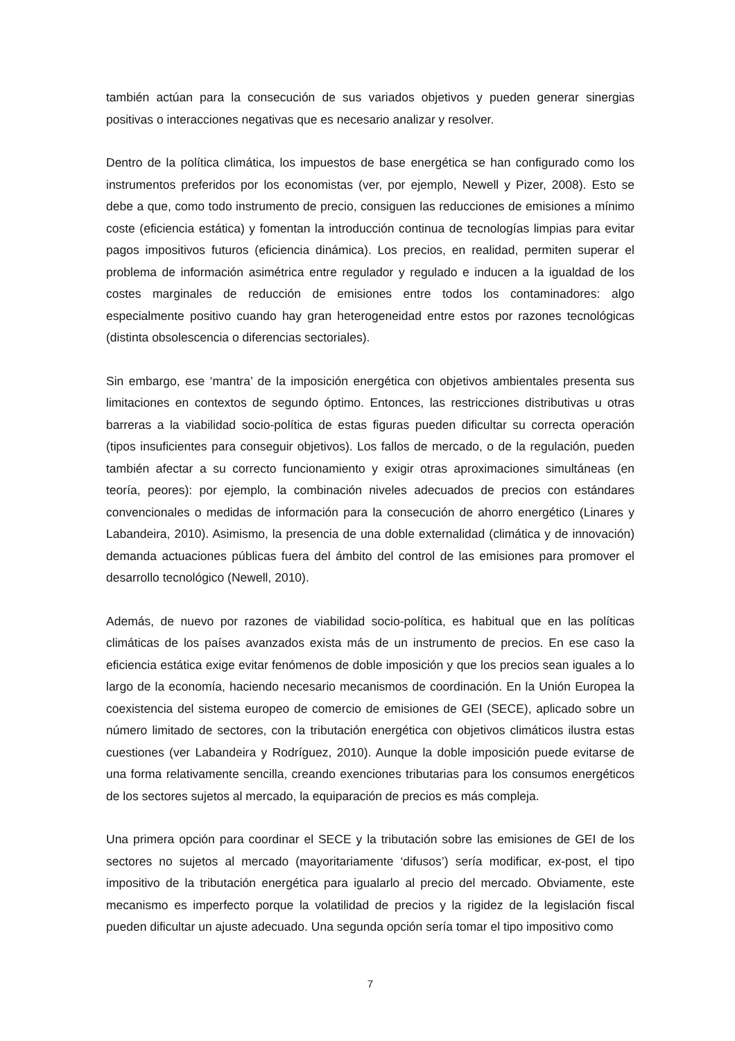también actúan para la consecución de sus variados objetivos y pueden generar sinergias positivas o interacciones negativas que es necesario analizar y resolver.
Dentro de la política climática, los impuestos de base energética se han configurado como los instrumentos preferidos por los economistas (ver, por ejemplo, Newell y Pizer, 2008). Esto se debe a que, como todo instrumento de precio, consiguen las reducciones de emisiones a mínimo coste (eficiencia estática) y fomentan la introducción continua de tecnologías limpias para evitar pagos impositivos futuros (eficiencia dinámica). Los precios, en realidad, permiten superar el problema de información asimétrica entre regulador y regulado e inducen a la igualdad de los costes marginales de reducción de emisiones entre todos los contaminadores: algo especialmente positivo cuando hay gran heterogeneidad entre estos por razones tecnológicas (distinta obsolescencia o diferencias sectoriales).
Sin embargo, ese ‘mantra’ de la imposición energética con objetivos ambientales presenta sus limitaciones en contextos de segundo óptimo. Entonces, las restricciones distributivas u otras barreras a la viabilidad socio-política de estas figuras pueden dificultar su correcta operación (tipos insuficientes para conseguir objetivos). Los fallos de mercado, o de la regulación, pueden también afectar a su correcto funcionamiento y exigir otras aproximaciones simultáneas (en teoría, peores): por ejemplo, la combinación niveles adecuados de precios con estándares convencionales o medidas de información para la consecución de ahorro energético (Linares y Labandeira, 2010). Asimismo, la presencia de una doble externalidad (climática y de innovación) demanda actuaciones públicas fuera del ámbito del control de las emisiones para promover el desarrollo tecnológico (Newell, 2010).
Además, de nuevo por razones de viabilidad socio-política, es habitual que en las políticas climáticas de los países avanzados exista más de un instrumento de precios. En ese caso la eficiencia estática exige evitar fenómenos de doble imposición y que los precios sean iguales a lo largo de la economía, haciendo necesario mecanismos de coordinación. En la Unión Europea la coexistencia del sistema europeo de comercio de emisiones de GEI (SECE), aplicado sobre un número limitado de sectores, con la tributación energética con objetivos climáticos ilustra estas cuestiones (ver Labandeira y Rodríguez, 2010). Aunque la doble imposición puede evitarse de una forma relativamente sencilla, creando exenciones tributarias para los consumos energéticos de los sectores sujetos al mercado, la equiparación de precios es más compleja.
Una primera opción para coordinar el SECE y la tributación sobre las emisiones de GEI de los sectores no sujetos al mercado (mayoritariamente ‘difusos’) sería modificar, ex-post, el tipo impositivo de la tributación energética para igualarlo al precio del mercado. Obviamente, este mecanismo es imperfecto porque la volatilidad de precios y la rigidez de la legislación fiscal pueden dificultar un ajuste adecuado. Una segunda opción sería tomar el tipo impositivo como
7